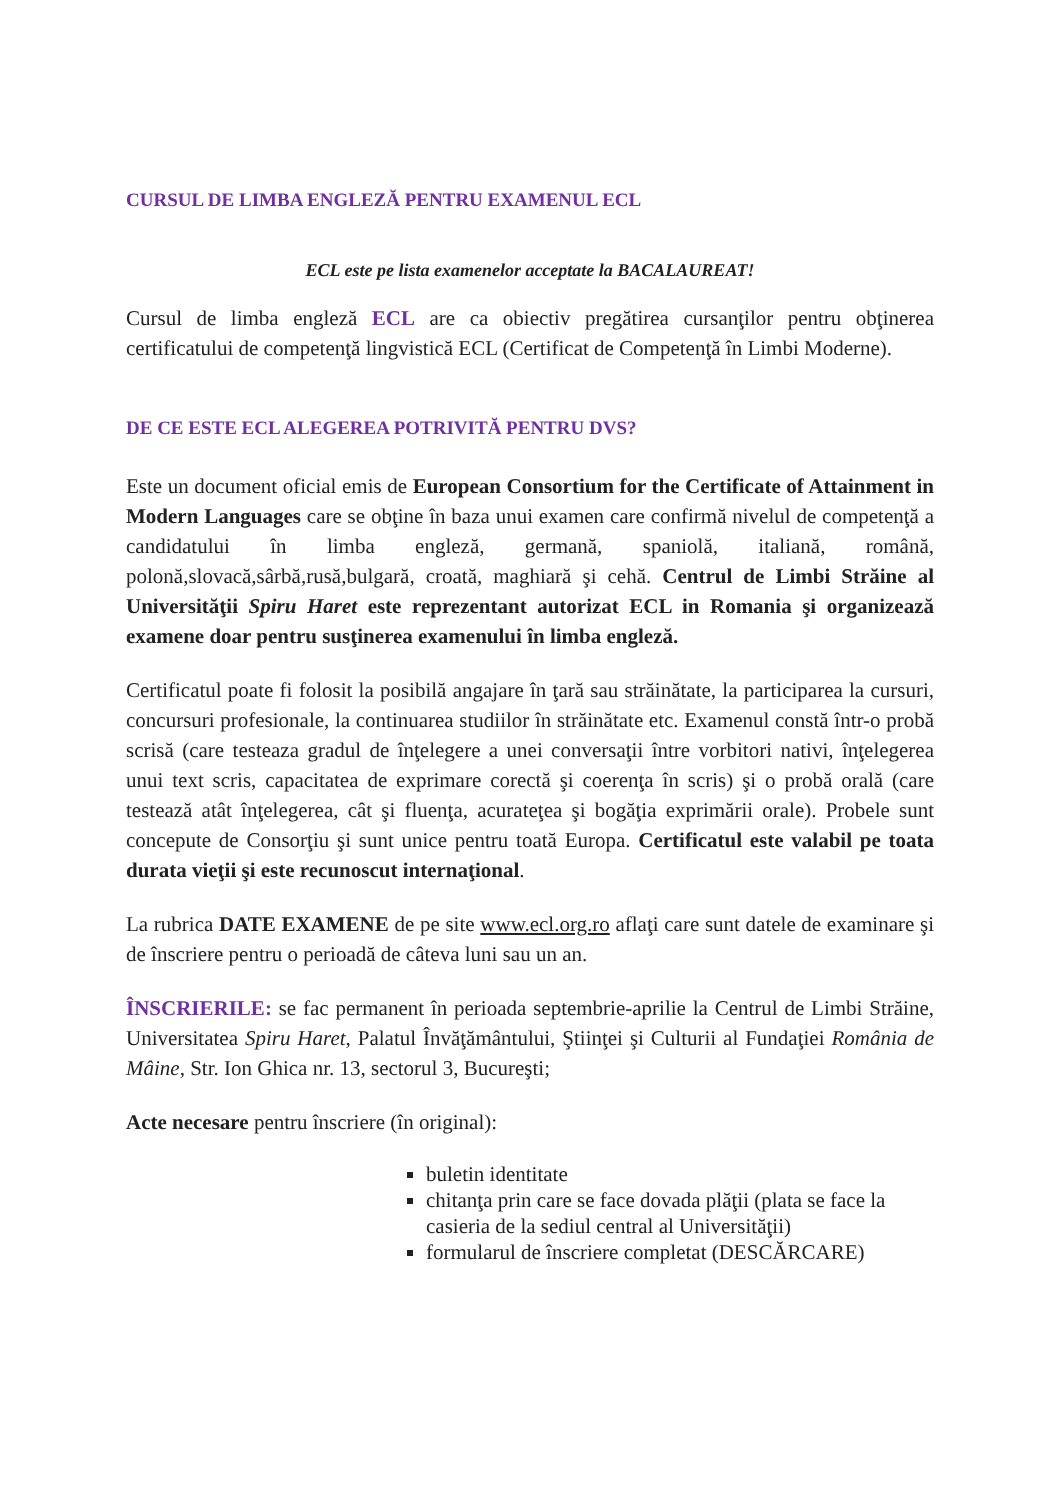CURSUL DE LIMBA ENGLEZĂ PENTRU EXAMENUL ECL
ECL este pe lista examenelor acceptate la BACALAUREAT!
Cursul de limba engleză ECL are ca obiectiv pregătirea cursanţilor pentru obţinerea certificatului de competenţă lingvistică ECL (Certificat de Competenţă în Limbi Moderne).
DE CE ESTE ECL ALEGEREA POTRIVITĂ PENTRU DVS?
Este un document oficial emis de European Consortium for the Certificate of Attainment in Modern Languages care se obţine în baza unui examen care confirmă nivelul de competenţă a candidatului în limba engleză, germană, spaniolă, italiană, română, polonă,slovacă,sârbă,rusă,bulgară, croată, maghiară şi cehă. Centrul de Limbi Străine al Universităţii Spiru Haret este reprezentant autorizat ECL in Romania şi organizează examene doar pentru susţinerea examenului în limba engleză.
Certificatul poate fi folosit la posibilă angajare în ţară sau străinătate, la participarea la cursuri, concursuri profesionale, la continuarea studiilor în străinătate etc. Examenul constă într-o probă scrisă (care testeaza gradul de înţelegere a unei conversaţii între vorbitori nativi, înţelegerea unui text scris, capacitatea de exprimare corectă şi coerenţa în scris) şi o probă orală (care testează atât înţelegerea, cât şi fluenţa, acurateţea şi bogăţia exprimării orale). Probele sunt concepute de Consorţiu şi sunt unice pentru toată Europa. Certificatul este valabil pe toata durata vieţii şi este recunoscut internaţional.
La rubrica DATE EXAMENE de pe site www.ecl.org.ro aflaţi care sunt datele de examinare şi de înscriere pentru o perioadă de câteva luni sau un an.
ÎNSCRIERILE: se fac permanent în perioada septembrie-aprilie la Centrul de Limbi Străine, Universitatea Spiru Haret, Palatul Învăţământului, Ştiinţei şi Culturii al Fundaţiei România de Mâine, Str. Ion Ghica nr. 13, sectorul 3, Bucureşti;
Acte necesare pentru înscriere (în original):
buletin identitate
chitanţa prin care se face dovada plăţii (plata se face la casieria de la sediul central al Universităţii)
formularul de înscriere completat (DESCĂRCARE)